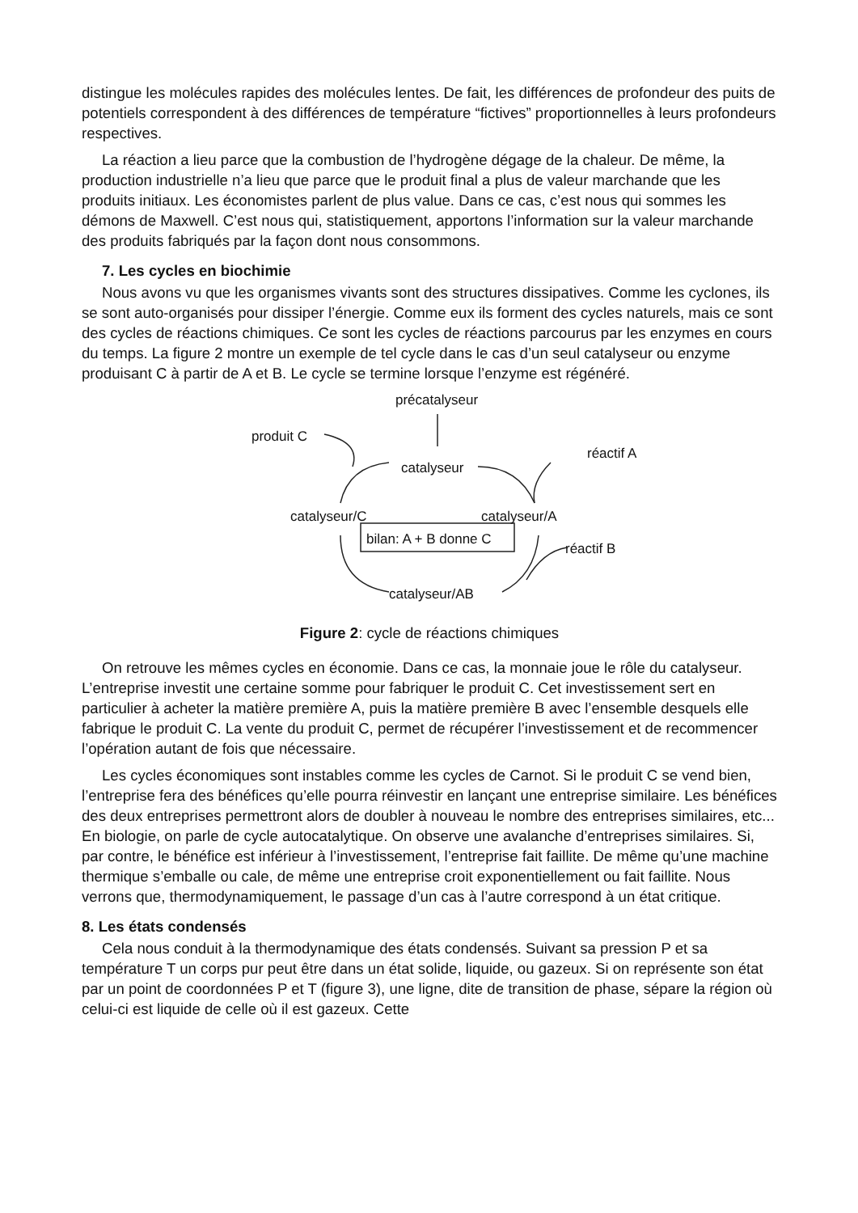distingue les molécules rapides des molécules lentes. De fait, les différences de profondeur des puits de potentiels correspondent à des différences de température “fictives” proportionnelles à leurs profondeurs respectives.
La réaction a lieu parce que la combustion de l’hydrogène dégage de la chaleur. De même, la production industrielle n’a lieu que parce que le produit final a plus de valeur marchande que les produits initiaux. Les économistes parlent de plus value. Dans ce cas, c’est nous qui sommes les démons de Maxwell. C’est nous qui, statistiquement, apportons l’information sur la valeur marchande des produits fabriqués par la façon dont nous consommons.
7. Les cycles en biochimie
Nous avons vu que les organismes vivants sont des structures dissipatives. Comme les cyclones, ils se sont auto-organisés pour dissiper l’énergie. Comme eux ils forment des cycles naturels, mais ce sont des cycles de réactions chimiques. Ce sont les cycles de réactions parcourus par les enzymes en cours du temps. La figure 2 montre un exemple de tel cycle dans le cas d’un seul catalyseur ou enzyme produisant C à partir de A et B. Le cycle se termine lorsque l’enzyme est régénéré.
précatalyseur
produit C
catalyseur
réactif A
catalyseur/C catalyseur/A
bilan: A + B donne C
réactif B
catalyseur/AB
Figure 2: cycle de réactions chimiques
On retrouve les mêmes cycles en économie. Dans ce cas, la monnaie joue le rôle du catalyseur. L’entreprise investit une certaine somme pour fabriquer le produit C. Cet investissement sert en particulier à acheter la matière première A, puis la matière première B avec l’ensemble desquels elle fabrique le produit C. La vente du produit C, permet de récupérer l’investissement et de recommencer l’opération autant de fois que nécessaire.
Les cycles économiques sont instables comme les cycles de Carnot. Si le produit C se vend bien, l’entreprise fera des bénéfices qu’elle pourra réinvestir en lançant une entreprise similaire. Les bénéfices des deux entreprises permettront alors de doubler à nouveau le nombre des entreprises similaires, etc... En biologie, on parle de cycle autocatalytique. On observe une avalanche d’entreprises similaires. Si, par contre, le bénéfice est inférieur à l’investissement, l’entreprise fait faillite. De même qu’une machine thermique s’emballe ou cale, de même une entreprise croit exponentiellement ou fait faillite. Nous verrons que, thermodynamiquement, le passage d’un cas à l’autre correspond à un état critique.
8. Les états condensés
Cela nous conduit à la thermodynamique des états condensés. Suivant sa pression P et sa température T un corps pur peut être dans un état solide, liquide, ou gazeux. Si on représente son état par un point de coordonnées P et T (figure 3), une ligne, dite de transition de phase, sépare la région où celui-ci est liquide de celle où il est gazeux. Cette